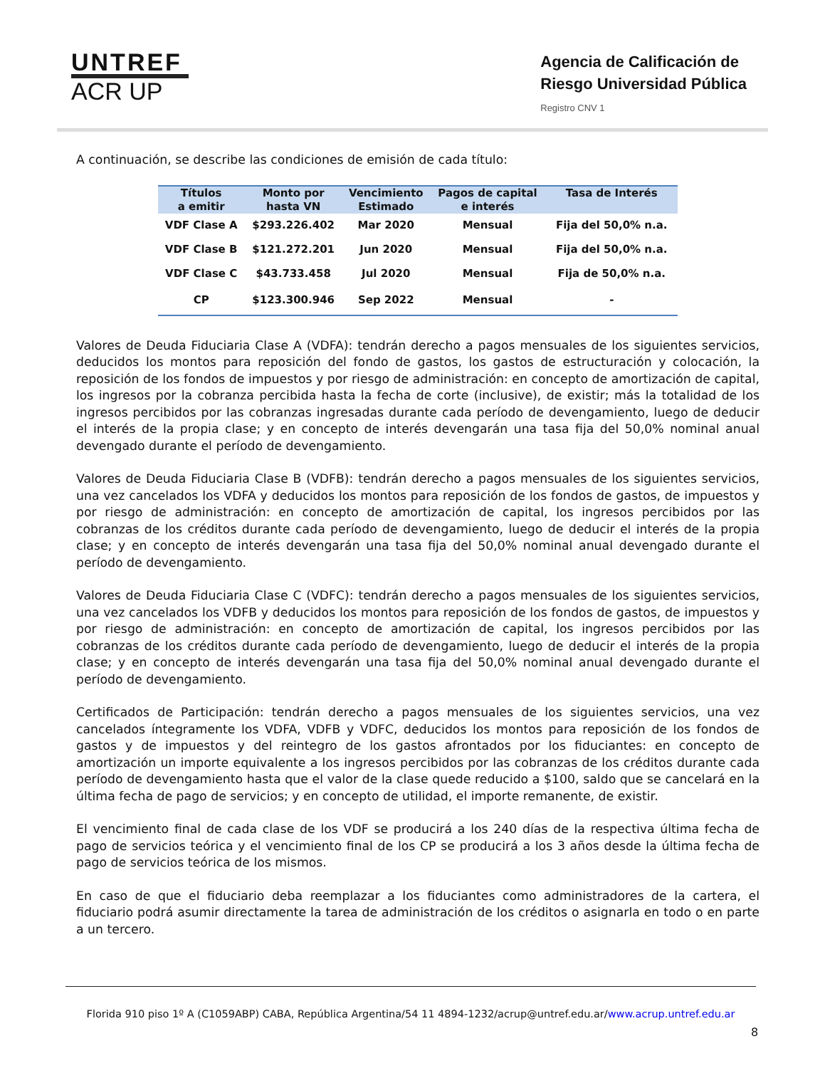UNTREF
ACR UP
Agencia de Calificación de
Riesgo Universidad Pública
Registro CNV 1
A continuación, se describe las condiciones de emisión de cada título:
| Títulos a emitir | Monto por hasta VN | Vencimiento Estimado | Pagos de capital e interés | Tasa de Interés |
| --- | --- | --- | --- | --- |
| VDF Clase A | $293.226.402 | Mar 2020 | Mensual | Fija del 50,0% n.a. |
| VDF Clase B | $121.272.201 | Jun 2020 | Mensual | Fija del 50,0% n.a. |
| VDF Clase C | $43.733.458 | Jul 2020 | Mensual | Fija de 50,0% n.a. |
| CP | $123.300.946 | Sep 2022 | Mensual | - |
Valores de Deuda Fiduciaria Clase A (VDFA): tendrán derecho a pagos mensuales de los siguientes servicios, deducidos los montos para reposición del fondo de gastos, los gastos de estructuración y colocación, la reposición de los fondos de impuestos y por riesgo de administración: en concepto de amortización de capital, los ingresos por la cobranza percibida hasta la fecha de corte (inclusive), de existir; más la totalidad de los ingresos percibidos por las cobranzas ingresadas durante cada período de devengamiento, luego de deducir el interés de la propia clase; y en concepto de interés devengarán una tasa fija del 50,0% nominal anual devengado durante el período de devengamiento.
Valores de Deuda Fiduciaria Clase B (VDFB): tendrán derecho a pagos mensuales de los siguientes servicios, una vez cancelados los VDFA y deducidos los montos para reposición de los fondos de gastos, de impuestos y por riesgo de administración: en concepto de amortización de capital, los ingresos percibidos por las cobranzas de los créditos durante cada período de devengamiento, luego de deducir el interés de la propia clase; y en concepto de interés devengarán una tasa fija del 50,0% nominal anual devengado durante el período de devengamiento.
Valores de Deuda Fiduciaria Clase C (VDFC): tendrán derecho a pagos mensuales de los siguientes servicios, una vez cancelados los VDFB y deducidos los montos para reposición de los fondos de gastos, de impuestos y por riesgo de administración: en concepto de amortización de capital, los ingresos percibidos por las cobranzas de los créditos durante cada período de devengamiento, luego de deducir el interés de la propia clase; y en concepto de interés devengarán una tasa fija del 50,0% nominal anual devengado durante el período de devengamiento.
Certificados de Participación: tendrán derecho a pagos mensuales de los siguientes servicios, una vez cancelados íntegramente los VDFA, VDFB y VDFC, deducidos los montos para reposición de los fondos de gastos y de impuestos y del reintegro de los gastos afrontados por los fiduciantes: en concepto de amortización un importe equivalente a los ingresos percibidos por las cobranzas de los créditos durante cada período de devengamiento hasta que el valor de la clase quede reducido a $100, saldo que se cancelará en la última fecha de pago de servicios; y en concepto de utilidad, el importe remanente, de existir.
El vencimiento final de cada clase de los VDF se producirá a los 240 días de la respectiva última fecha de pago de servicios teórica y el vencimiento final de los CP se producirá a los 3 años desde la última fecha de pago de servicios teórica de los mismos.
En caso de que el fiduciario deba reemplazar a los fiduciantes como administradores de la cartera, el fiduciario podrá asumir directamente la tarea de administración de los créditos o asignarla en todo o en parte a un tercero.
Florida 910 piso 1º A (C1059ABP) CABA, República Argentina/54 11 4894-1232/acrup@untref.edu.ar/www.acrup.untref.edu.ar
8